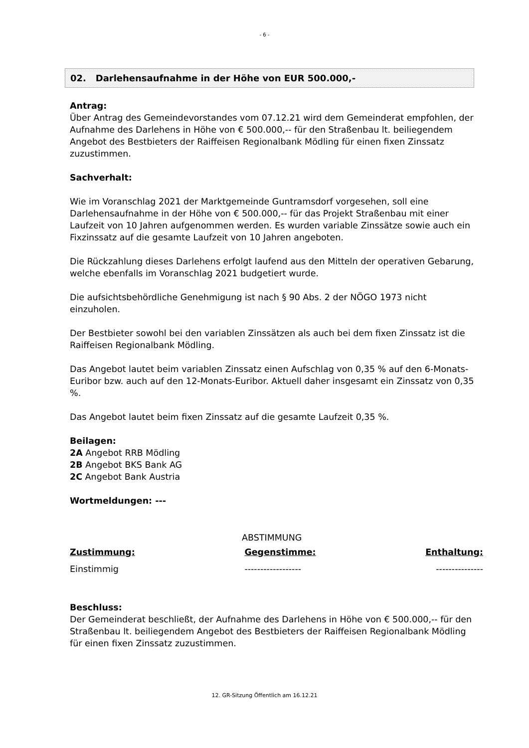- 6 -
02. Darlehensaufnahme in der Höhe von EUR 500.000,-
Antrag:
Über Antrag des Gemeindevorstandes vom 07.12.21 wird dem Gemeinderat empfohlen, der Aufnahme des Darlehens in Höhe von € 500.000,-- für den Straßenbau lt. beiliegendem Angebot des Bestbieters der Raiffeisen Regionalbank Mödling für einen fixen Zinssatz zuzustimmen.
Sachverhalt:
Wie im Voranschlag 2021 der Marktgemeinde Guntramsdorf vorgesehen, soll eine Darlehensaufnahme in der Höhe von € 500.000,-- für das Projekt Straßenbau mit einer Laufzeit von 10 Jahren aufgenommen werden. Es wurden variable Zinssätze sowie auch ein Fixzinssatz auf die gesamte Laufzeit von 10 Jahren angeboten.
Die Rückzahlung dieses Darlehens erfolgt laufend aus den Mitteln der operativen Gebarung, welche ebenfalls im Voranschlag 2021 budgetiert wurde.
Die aufsichtsbehördliche Genehmigung ist nach § 90 Abs. 2 der NÖGO 1973 nicht einzuholen.
Der Bestbieter sowohl bei den variablen Zinssätzen als auch bei dem fixen Zinssatz ist die Raiffeisen Regionalbank Mödling.
Das Angebot lautet beim variablen Zinssatz einen Aufschlag von 0,35 % auf den 6-Monats-Euribor bzw. auch auf den 12-Monats-Euribor. Aktuell daher insgesamt ein Zinssatz von 0,35 %.
Das Angebot lautet beim fixen Zinssatz auf die gesamte Laufzeit 0,35 %.
Beilagen:
2A Angebot RRB Mödling
2B Angebot BKS Bank AG
2C Angebot Bank Austria
Wortmeldungen: ---
ABSTIMMUNG
Zustimmung:
Einstimmig
Gegenstimme:
------------------
Enthaltung:
---------------
Beschluss:
Der Gemeinderat beschließt, der Aufnahme des Darlehens in Höhe von € 500.000,-- für den Straßenbau lt. beiliegendem Angebot des Bestbieters der Raiffeisen Regionalbank Mödling für einen fixen Zinssatz zuzustimmen.
12. GR-Sitzung Öffentlich am 16.12.21